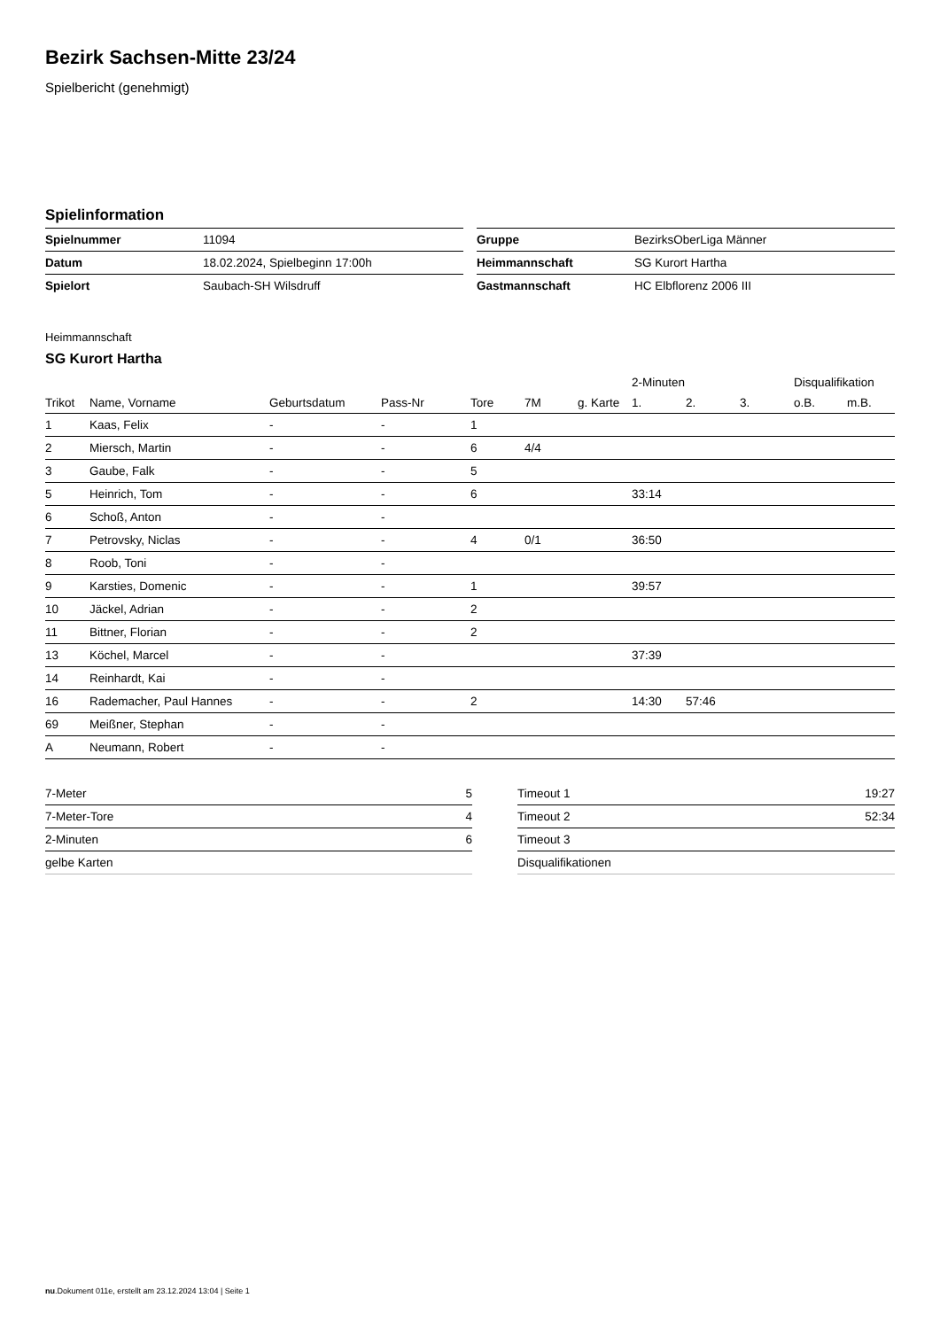Bezirk Sachsen-Mitte 23/24
Spielbericht (genehmigt)
Spielinformation
| Spielnummer | 11094 |
| Datum | 18.02.2024, Spielbeginn 17:00h |
| Spielort | Saubach-SH Wilsdruff |
| Gruppe | BezirksOberLiga Männer |
| Heimmannschaft | SG Kurort Hartha |
| Gastmannschaft | HC Elbflorenz 2006 III |
Heimmannschaft
SG Kurort Hartha
| | | | | | | | 2-Minuten | | | Disqualifikation | |
| --- | --- | --- | --- | --- | --- | --- | --- | --- | --- | --- | --- |
| Trikot | Name, Vorname | Geburtsdatum | Pass-Nr | Tore | 7M | g. Karte | 1. | 2. | 3. | o.B. | m.B. |
| 1 | Kaas, Felix | - | - | 1 | | | | | | | |
| 2 | Miersch, Martin | - | - | 6 | 4/4 | | | | | | |
| 3 | Gaube, Falk | - | - | 5 | | | | | | | |
| 5 | Heinrich, Tom | - | - | 6 | | | 33:14 | | | | |
| 6 | Schoß, Anton | - | - | | | | | | | | |
| 7 | Petrovsky, Niclas | - | - | 4 | 0/1 | | 36:50 | | | | |
| 8 | Roob, Toni | - | - | | | | | | | | |
| 9 | Karsties, Domenic | - | - | 1 | | | 39:57 | | | | |
| 10 | Jäckel, Adrian | - | - | 2 | | | | | | | |
| 11 | Bittner, Florian | - | - | 2 | | | | | | | |
| 13 | Köchel, Marcel | - | - | | | | 37:39 | | | | |
| 14 | Reinhardt, Kai | - | - | | | | | | | | |
| 16 | Rademacher, Paul Hannes | - | - | 2 | | | 14:30 | 57:46 | | | |
| 69 | Meißner, Stephan | - | - | | | | | | | | |
| A | Neumann, Robert | - | - | | | | | | | | |
| 7-Meter | 5 |
| 7-Meter-Tore | 4 |
| 2-Minuten | 6 |
| gelbe Karten | |
| Timeout 1 | 19:27 |
| Timeout 2 | 52:34 |
| Timeout 3 | |
| Disqualifikationen | |
nu.Dokument 011e, erstellt am 23.12.2024 13:04 | Seite 1